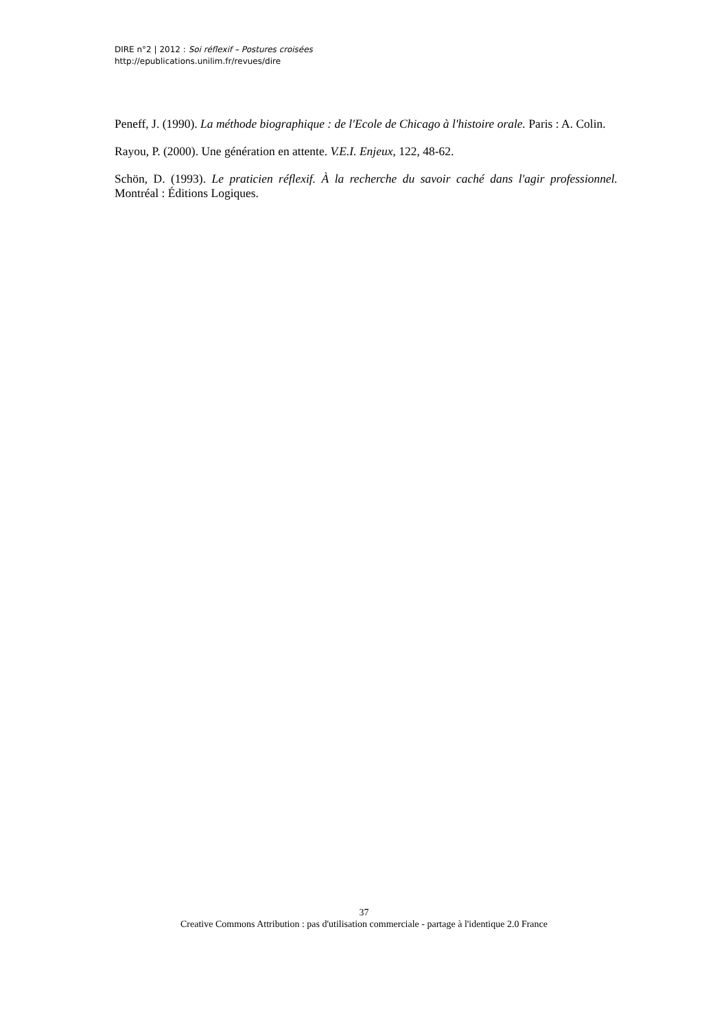DIRE n°2 | 2012 : Soi réflexif – Postures croisées
http://epublications.unilim.fr/revues/dire
Peneff, J. (1990). La méthode biographique : de l'Ecole de Chicago à l'histoire orale. Paris : A. Colin.
Rayou, P. (2000). Une génération en attente. V.E.I. Enjeux, 122, 48-62.
Schön, D. (1993). Le praticien réflexif. À la recherche du savoir caché dans l'agir professionnel. Montréal : Éditions Logiques.
37
Creative Commons Attribution : pas d'utilisation commerciale - partage à l'identique 2.0 France